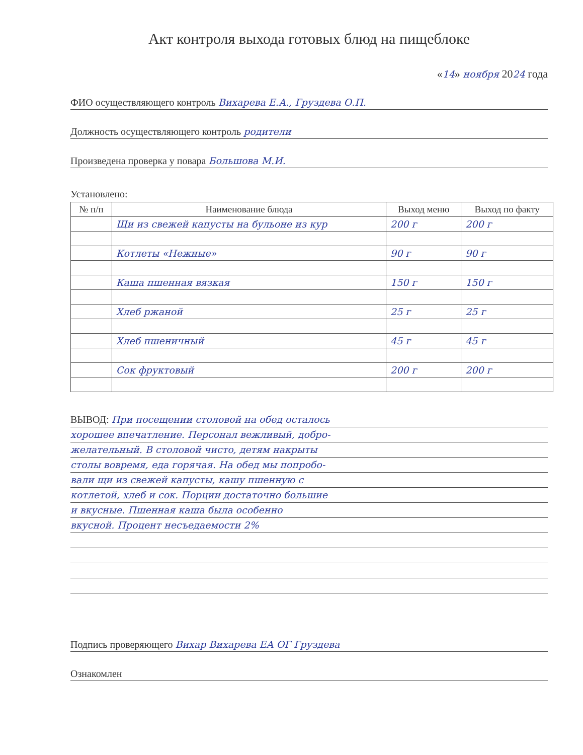Акт контроля выхода готовых блюд на пищеблоке
«14» ноября 2024 года
ФИО осуществляющего контроль Вихарева Е.А., Груздева О.П.
Должность осуществляющего контроль родители
Произведена проверка у повара Большова М.И.
Установлено:
| № п/п | Наименование блюда | Выход меню | Выход по факту |
| --- | --- | --- | --- |
| | Щи из свежей капусты на бульоне из кур | 200 г | 200 г |
| | Котлеты «Нежные» | 90 г | 90 г |
| | Каша пшенная вязкая | 150 г | 150 г |
| | Хлеб ржаной | 25 г | 25 г |
| | Хлеб пшеничный | 45 г | 45 г |
| | Сок фруктовый | 200 г | 200 г |
ВЫВОД: При посещении столовой на обед осталось
хорошее впечатление. Персонал вежливый, добро-
желательный. В столовой чисто, детям накрыты
столы вовремя, еда горячая. На обед мы попробо-
вали щи из свежей капусты, кашу пшенную с
котлетой, хлеб и сок. Порции достаточно большие
и вкусные. Пшенная каша была особенно
вкусной. Процент несъедаемости 2%
Подпись проверяющего Вихар Вихарева ЕА ОГ Груздева
Ознакомлен